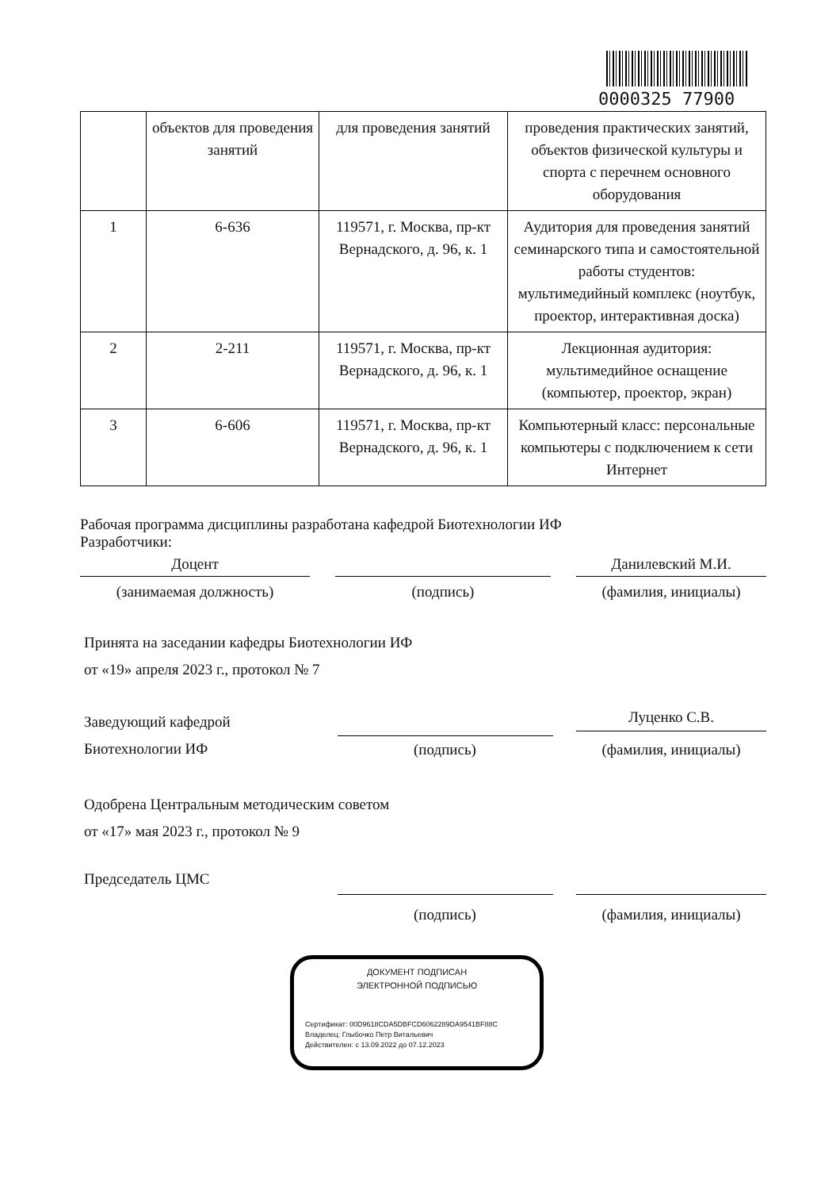0000325 77900
| | объектов для проведения занятий | для проведения занятий | проведения практических занятий, объектов физической культуры и спорта с перечнем основного оборудования |
| 1 | 6-636 | 119571, г. Москва, пр-кт Вернадского, д. 96, к. 1 | Аудитория для проведения занятий семинарского типа и самостоятельной работы студентов: мультимедийный комплекс (ноутбук, проектор, интерактивная доска) |
| 2 | 2-211 | 119571, г. Москва, пр-кт Вернадского, д. 96, к. 1 | Лекционная аудитория: мультимедийное оснащение (компьютер, проектор, экран) |
| 3 | 6-606 | 119571, г. Москва, пр-кт Вернадского, д. 96, к. 1 | Компьютерный класс: персональные компьютеры с подключением к сети Интернет |
Рабочая программа дисциплины разработана кафедрой Биотехнологии ИФ
Разработчики:
Доцент Данилевский М.И.
(занимаемая должность) (подпись) (фамилия, инициалы)
Принята на заседании кафедры Биотехнологии ИФ
от «19» апреля 2023 г., протокол № 7
Заведующий кафедрой
Биотехнологии ИФ
(подпись)
Луценко С.В.
(фамилия, инициалы)
Одобрена Центральным методическим советом
от «17» мая 2023 г., протокол № 9
Председатель ЦМС
(подпись) (фамилия, инициалы)
ДОКУМЕНТ ПОДПИСАН
ЭЛЕКТРОННОЙ ПОДПИСЬЮ
Сертификат: 00D9618CDA5DBFCD6062289DA9541BF88C
Владелец: Глыбочко Петр Витальевич
Действителен: с 13.09.2022 до 07.12.2023